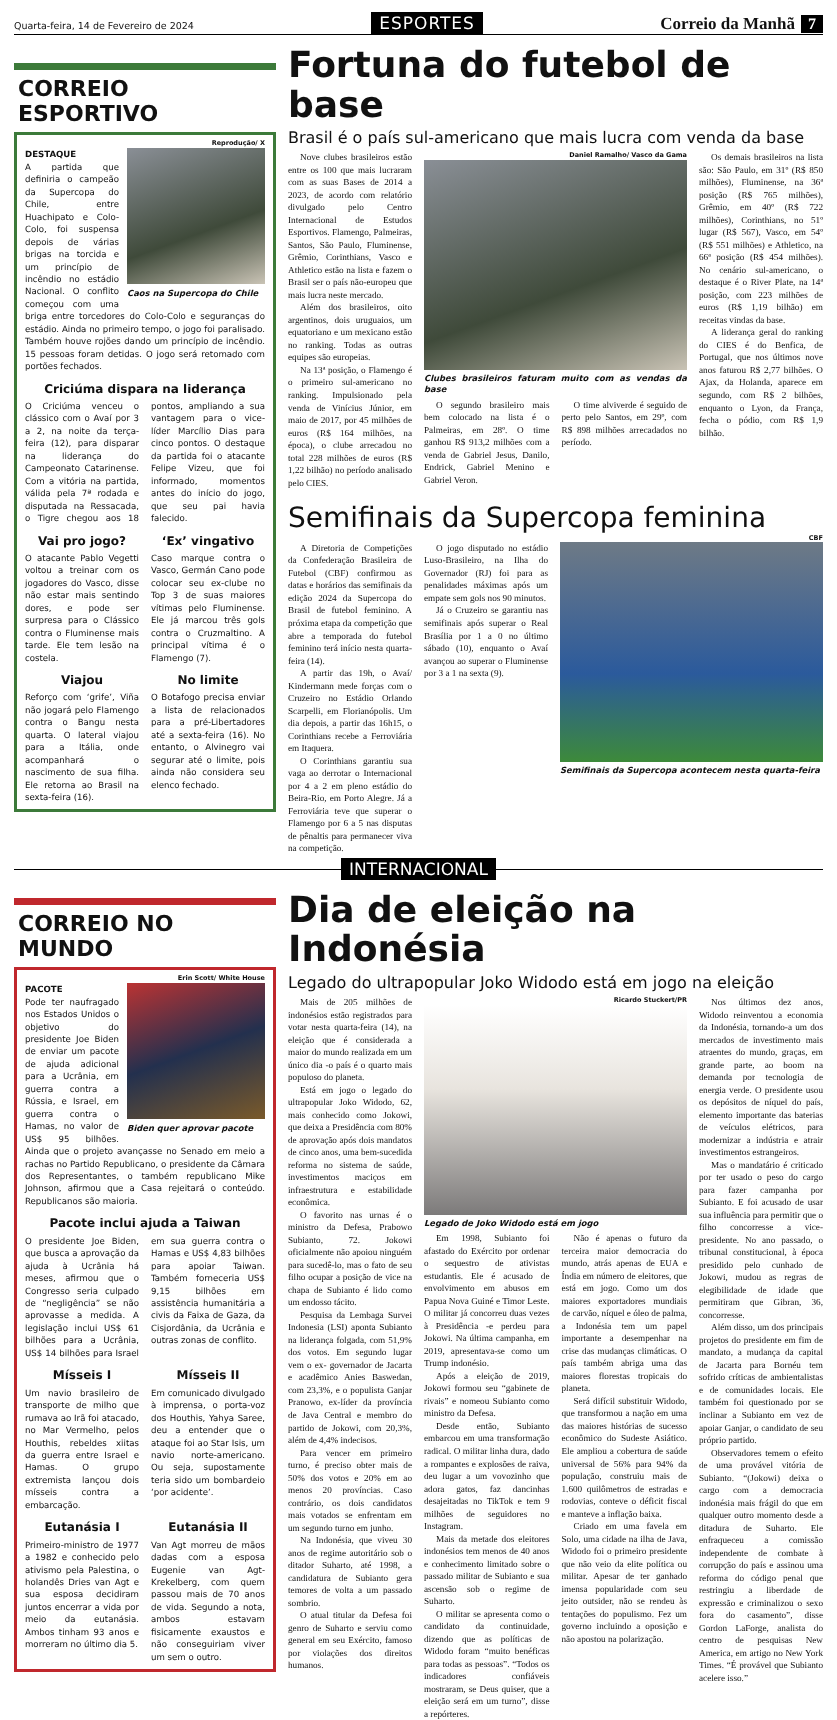Quarta-feira, 14 de Fevereiro de 2024 ESPORTES Correio da Manhã 7
CORREIO ESPORTIVO
Reprodução/ X
Caos na Supercopa do Chile
DESTAQUE
A partida que definiria o campeão da Supercopa do Chile, entre Huachipato e Colo-Colo, foi suspensa depois de várias brigas na torcida e um princípio de incêndio no estádio Nacional. O conflito começou com uma briga entre torcedores do Colo-Colo e seguranças do estádio. Ainda no primeiro tempo, o jogo foi paralisado. Também houve rojões dando um princípio de incêndio. 15 pessoas foram detidas. O jogo será retomado com portões fechados.
Criciúma dispara na liderança
O Criciúma venceu o clássico com o Avaí por 3 a 2, na noite da terça-feira (12), para disparar na liderança do Campeonato Catarinense. Com a vitória na partida, válida pela 7ª rodada e disputada na Ressacada, o Tigre chegou aos 18 pontos, ampliando a sua vantagem para o vice-líder Marcílio Dias para cinco pontos. O destaque da partida foi o atacante Felipe Vizeu, que foi informado, momentos antes do início do jogo, que seu pai havia falecido.
Vai pro jogo?
O atacante Pablo Vegetti voltou a treinar com os jogadores do Vasco, disse não estar mais sentindo dores, e pode ser surpresa para o Clássico contra o Fluminense mais tarde. Ele tem lesão na costela.
‘Ex’ vingativo
Caso marque contra o Vasco, Germán Cano pode colocar seu ex-clube no Top 3 de suas maiores vítimas pelo Fluminense. Ele já marcou três gols contra o Cruzmaltino. A principal vítima é o Flamengo (7).
Viajou
Reforço com ‘grife’, Viña não jogará pelo Flamengo contra o Bangu nesta quarta. O lateral viajou para a Itália, onde acompanhará o nascimento de sua filha. Ele retorna ao Brasil na sexta-feira (16).
No limite
O Botafogo precisa enviar a lista de relacionados para a pré-Libertadores até a sexta-feira (16). No entanto, o Alvinegro vai segurar até o limite, pois ainda não considera seu elenco fechado.
Fortuna do futebol de base
Brasil é o país sul-americano que mais lucra com venda da base
Nove clubes brasileiros estão entre os 100 que mais lucraram com as suas Bases de 2014 a 2023, de acordo com relatório divulgado pelo Centro Internacional de Estudos Esportivos. Flamengo, Palmeiras, Santos, São Paulo, Fluminense, Grêmio, Corinthians, Vasco e Athletico estão na lista e fazem o Brasil ser o país não-europeu que mais lucra neste mercado.
Além dos brasileiros, oito argentinos, dois uruguaios, um equatoriano e um mexicano estão no ranking. Todas as outras equipes são europeias.
Na 13ª posição, o Flamengo é o primeiro sul-americano no ranking. Impulsionado pela venda de Vinícius Júnior, em maio de 2017, por 45 milhões de euros (R$ 164 milhões, na época), o clube arrecadou no total 228 milhões de euros (R$ 1,22 bilhão) no período analisado pelo CIES.
Daniel Ramalho/ Vasco da Gama
Clubes brasileiros faturam muito com as vendas da base
O segundo brasileiro mais bem colocado na lista é o Palmeiras, em 28º. O time ganhou R$ 913,2 milhões com a venda de Gabriel Jesus, Danilo, Endrick, Gabriel Menino e Gabriel Veron.
O time alviverde é seguido de perto pelo Santos, em 29º, com R$ 898 milhões arrecadados no período.
Os demais brasileiros na lista são: São Paulo, em 31º (R$ 850 milhões), Fluminense, na 36ª posição (R$ 765 milhões), Grêmio, em 40º (R$ 722 milhões), Corinthians, no 51º lugar (R$ 567), Vasco, em 54º (R$ 551 milhões) e Athletico, na 66ª posição (R$ 454 milhões). No cenário sul-americano, o destaque é o River Plate, na 14ª posição, com 223 milhões de euros (R$ 1,19 bilhão) em receitas vindas da base.
A liderança geral do ranking do CIES é do Benfica, de Portugal, que nos últimos nove anos faturou R$ 2,77 bilhões. O Ajax, da Holanda, aparece em segundo, com R$ 2 bilhões, enquanto o Lyon, da França, fecha o pódio, com R$ 1,9 bilhão.
Semifinais da Supercopa feminina
CBF
A Diretoria de Competições da Confederação Brasileira de Futebol (CBF) confirmou as datas e horários das semifinais da edição 2024 da Supercopa do Brasil de futebol feminino. A próxima etapa da competição que abre a temporada do futebol feminino terá início nesta quarta-feira (14).
A partir das 19h, o Avaí/ Kindermann mede forças com o Cruzeiro no Estádio Orlando Scarpelli, em Florianópolis. Um dia depois, a partir das 16h15, o Corinthians recebe a Ferroviária em Itaquera.
O Corinthians garantiu sua vaga ao derrotar o Internacional por 4 a 2 em pleno estádio do Beira-Rio, em Porto Alegre. Já a Ferroviária teve que superar o Flamengo por 6 a 5 nas disputas de pênaltis para permanecer viva na competição.
O jogo disputado no estádio Luso-Brasileiro, na Ilha do Governador (RJ) foi para as penalidades máximas após um empate sem gols nos 90 minutos.
Já o Cruzeiro se garantiu nas semifinais após superar o Real Brasília por 1 a 0 no último sábado (10), enquanto o Avaí avançou ao superar o Fluminense por 3 a 1 na sexta (9).
Semifinais da Supercopa acontecem nesta quarta-feira
INTERNACIONAL
CORREIO NO MUNDO
Erin Scott/ White House
Biden quer aprovar pacote
PACOTE
Pode ter naufragado nos Estados Unidos o objetivo do presidente Joe Biden de enviar um pacote de ajuda adicional para a Ucrânia, em guerra contra a Rússia, e Israel, em guerra contra o Hamas, no valor de US$ 95 bilhões. Ainda que o projeto avançasse no Senado em meio a rachas no Partido Republicano, o presidente da Câmara dos Representantes, o também republicano Mike Johnson, afirmou que a Casa rejeitará o conteúdo. Republicanos são maioria.
Pacote inclui ajuda a Taiwan
O presidente Joe Biden, que busca a aprovação da ajuda à Ucrânia há meses, afirmou que o Congresso seria culpado de “negligência” se não aprovasse a medida. A legislação inclui US$ 61 bilhões para a Ucrânia, US$ 14 bilhões para Israel em sua guerra contra o Hamas e US$ 4,83 bilhões para apoiar Taiwan. Também forneceria US$ 9,15 bilhões em assistência humanitária a civis da Faixa de Gaza, da Cisjordânia, da Ucrânia e outras zonas de conflito.
Mísseis I
Um navio brasileiro de transporte de milho que rumava ao Irã foi atacado, no Mar Vermelho, pelos Houthis, rebeldes xiitas da guerra entre Israel e Hamas. O grupo extremista lançou dois mísseis contra a embarcação.
Mísseis II
Em comunicado divulgado à imprensa, o porta-voz dos Houthis, Yahya Saree, deu a entender que o ataque foi ao Star Isis, um navio norte-americano. Ou seja, supostamente teria sido um bombardeio ‘por acidente’.
Eutanásia I
Primeiro-ministro de 1977 a 1982 e conhecido pelo ativismo pela Palestina, o holandês Dries van Agt e sua esposa decidiram juntos encerrar a vida por meio da eutanásia. Ambos tinham 93 anos e morreram no último dia 5.
Eutanásia II
Van Agt morreu de mãos dadas com a esposa Eugenie van Agt-Krekelberg, com quem passou mais de 70 anos de vida. Segundo a nota, ambos estavam fisicamente exaustos e não conseguiriam viver um sem o outro.
Dia de eleição na Indonésia
Legado do ultrapopular Joko Widodo está em jogo na eleição
Mais de 205 milhões de indonésios estão registrados para votar nesta quarta-feira (14), na eleição que é considerada a maior do mundo realizada em um único dia -o país é o quarto mais populoso do planeta.
Está em jogo o legado do ultrapopular Joko Widodo, 62, mais conhecido como Jokowi, que deixa a Presidência com 80% de aprovação após dois mandatos de cinco anos, uma bem-sucedida reforma no sistema de saúde, investimentos maciços em infraestrutura e estabilidade econômica.
O favorito nas urnas é o ministro da Defesa, Prabowo Subianto, 72. Jokowi oficialmente não apoiou ninguém para sucedê-lo, mas o fato de seu filho ocupar a posição de vice na chapa de Subianto é lido como um endosso tácito.
Pesquisa da Lembaga Survei Indonesia (LSI) aponta Subianto na liderança folgada, com 51,9% dos votos. Em segundo lugar vem o ex- governador de Jacarta e acadêmico Anies Baswedan, com 23,3%, e o populista Ganjar Pranowo, ex-líder da província de Java Central e membro do partido de Jokowi, com 20,3%, além de 4,4% indecisos.
Para vencer em primeiro turno, é preciso obter mais de 50% dos votos e 20% em ao menos 20 províncias. Caso contrário, os dois candidatos mais votados se enfrentam em um segundo turno em junho.
Na Indonésia, que viveu 30 anos de regime autoritário sob o ditador Suharto, até 1998, a candidatura de Subianto gera temores de volta a um passado sombrio.
O atual titular da Defesa foi genro de Suharto e serviu como general em seu Exército, famoso por violações dos direitos humanos.
Ricardo Stuckert/PR
Legado de Joko Widodo está em jogo
Em 1998, Subianto foi afastado do Exército por ordenar o sequestro de ativistas estudantis. Ele é acusado de envolvimento em abusos em Papua Nova Guiné e Timor Leste. O militar já concorreu duas vezes à Presidência -e perdeu para Jokowi. Na última campanha, em 2019, apresentava-se como um Trump indonésio.
Após a eleição de 2019, Jokowi formou seu “gabinete de rivais” e nomeou Subianto como ministro da Defesa.
Desde então, Subianto embarcou em uma transformação radical. O militar linha dura, dado a rompantes e explosões de raiva, deu lugar a um vovozinho que adora gatos, faz dancinhas desajeitadas no TikTok e tem 9 milhões de seguidores no Instagram.
Mais da metade dos eleitores indonésios tem menos de 40 anos e conhecimento limitado sobre o passado militar de Subianto e sua ascensão sob o regime de Suharto.
O militar se apresenta como o candidato da continuidade, dizendo que as políticas de Widodo foram “muito benéficas para todas as pessoas”. “Todos os indicadores confiáveis mostraram, se Deus quiser, que a eleição será em um turno”, disse a repórteres.
Não é apenas o futuro da terceira maior democracia do mundo, atrás apenas de EUA e Índia em número de eleitores, que está em jogo. Como um dos maiores exportadores mundiais de carvão, níquel e óleo de palma, a Indonésia tem um papel importante a desempenhar na crise das mudanças climáticas. O país também abriga uma das maiores florestas tropicais do planeta.
Será difícil substituir Widodo, que transformou a nação em uma das maiores histórias de sucesso econômico do Sudeste Asiático. Ele ampliou a cobertura de saúde universal de 56% para 94% da população, construiu mais de 1.600 quilômetros de estradas e rodovias, conteve o déficit fiscal e manteve a inflação baixa.
Criado em uma favela em Solo, uma cidade na ilha de Java, Widodo foi o primeiro presidente que não veio da elite política ou militar. Apesar de ter ganhado imensa popularidade com seu jeito outsider, não se rendeu às tentações do populismo. Fez um governo incluindo a oposição e não apostou na polarização.
Nos últimos dez anos, Widodo reinventou a economia da Indonésia, tornando-a um dos mercados de investimento mais atraentes do mundo, graças, em grande parte, ao boom na demanda por tecnologia de energia verde. O presidente usou os depósitos de níquel do país, elemento importante das baterias de veículos elétricos, para modernizar a indústria e atrair investimentos estrangeiros.
Mas o mandatário é criticado por ter usado o peso do cargo para fazer campanha por Subianto. E foi acusado de usar sua influência para permitir que o filho concorresse a vice-presidente. No ano passado, o tribunal constitucional, à época presidido pelo cunhado de Jokowi, mudou as regras de elegibilidade de idade que permitiram que Gibran, 36, concorresse.
Além disso, um dos principais projetos do presidente em fim de mandato, a mudança da capital de Jacarta para Bornéu tem sofrido críticas de ambientalistas e de comunidades locais. Ele também foi questionado por se inclinar a Subianto em vez de apoiar Ganjar, o candidato de seu próprio partido.
Observadores temem o efeito de uma provável vitória de Subianto. “(Jokowi) deixa o cargo com a democracia indonésia mais frágil do que em qualquer outro momento desde a ditadura de Suharto. Ele enfraqueceu a comissão independente de combate à corrupção do país e assinou uma reforma do código penal que restringiu a liberdade de expressão e criminalizou o sexo fora do casamento”, disse Gordon LaForge, analista do centro de pesquisas New America, em artigo no New York Times. “É provável que Subianto acelere isso.”